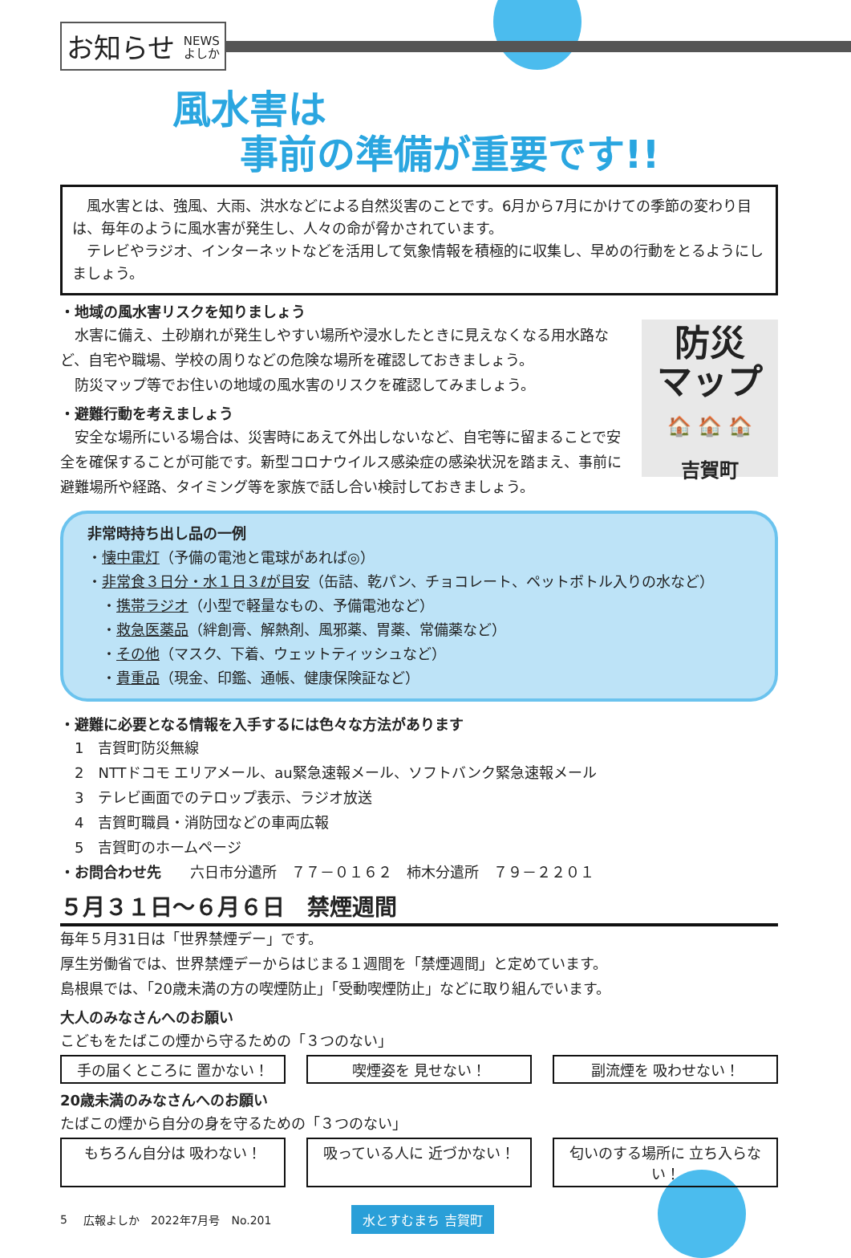お知らせ NEWS
よしか
風水害は
事前の準備が重要です!!
　風水害とは、強風、大雨、洪水などによる自然災害のことです。6月から7月にかけての季節の変わり目は、毎年のように風水害が発生し、人々の命が脅かされています。
　テレビやラジオ、インターネットなどを活用して気象情報を積極的に収集し、早めの行動をとるようにしましょう。
・地域の風水害リスクを知りましょう
　水害に備え、土砂崩れが発生しやすい場所や浸水したときに見えなくなる用水路など、自宅や職場、学校の周りなどの危険な場所を確認しておきましょう。
　防災マップ等でお住いの地域の風水害のリスクを確認してみましょう。
・避難行動を考えましょう
　安全な場所にいる場合は、災害時にあえて外出しないなど、自宅等に留まることで安全を確保することが可能です。新型コロナウイルス感染症の感染状況を踏まえ、事前に避難場所や経路、タイミング等を家族で話し合い検討しておきましょう。
防災
マップ
🏠 🏠 🏠
吉賀町
非常時持ち出し品の一例
・懐中電灯（予備の電池と電球があれば◎）
・非常食３日分・水１日３ℓが目安（缶詰、乾パン、チョコレート、ペットボトル入りの水など）
　・携帯ラジオ（小型で軽量なもの、予備電池など）
　・救急医薬品（絆創膏、解熱剤、風邪薬、胃薬、常備薬など）
　・その他（マスク、下着、ウェットティッシュなど）
　・貴重品（現金、印鑑、通帳、健康保険証など）
・避難に必要となる情報を入手するには色々な方法があります
　1　吉賀町防災無線
　2　NTTドコモ エリアメール、au緊急速報メール、ソフトバンク緊急速報メール
　3　テレビ画面でのテロップ表示、ラジオ放送
　4　吉賀町職員・消防団などの車両広報
　5　吉賀町のホームページ
・お問合わせ先　　六日市分遣所　７７－０１６２　柿木分遣所　７９－２２０１
５月３１日～６月６日　禁煙週間
毎年５月31日は「世界禁煙デー」です。
厚生労働省では、世界禁煙デーからはじまる１週間を「禁煙週間」と定めています。
島根県では、「20歳未満の方の喫煙防止」「受動喫煙防止」などに取り組んでいます。
大人のみなさんへのお願い
こどもをたばこの煙から守るための「３つのない」
手の届くところに 置かない！ 喫煙姿を 見せない！ 副流煙を 吸わせない！
20歳未満のみなさんへのお願い
たばこの煙から自分の身を守るための「３つのない」
もちろん自分は 吸わない！ 吸っている人に 近づかない！ 匂いのする場所に 立ち入らない！
5 広報よしか　2022年7月号　No.201 水とすむまち 吉賀町